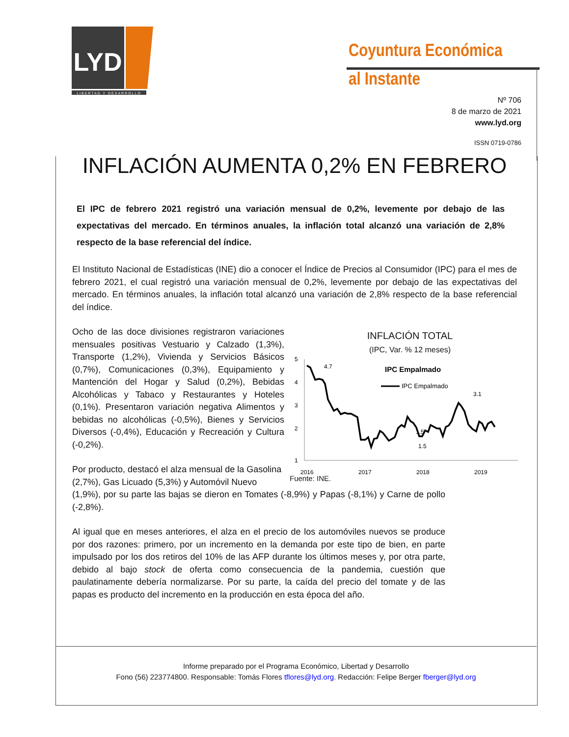LYD
LIBERTAD Y DESARROLLO
Coyuntura Económica
al Instante
Nº 706
8 de marzo de 2021
www.lyd.org
ISSN 0719-0786
INFLACIÓN AUMENTA 0,2% EN FEBRERO
El IPC de febrero 2021 registró una variación mensual de 0,2%, levemente por debajo de las expectativas del mercado. En términos anuales, la inflación total alcanzó una variación de 2,8% respecto de la base referencial del índice.
El Instituto Nacional de Estadísticas (INE) dio a conocer el Índice de Precios al Consumidor (IPC) para el mes de febrero 2021, el cual registró una variación mensual de 0,2%, levemente por debajo de las expectativas del mercado. En términos anuales, la inflación total alcanzó una variación de 2,8% respecto de la base referencial del índice.
Ocho de las doce divisiones registraron variaciones mensuales positivas Vestuario y Calzado (1,3%), Transporte (1,2%), Vivienda y Servicios Básicos (0,7%), Comunicaciones (0,3%), Equipamiento y Mantención del Hogar y Salud (0,2%), Bebidas Alcohólicas y Tabaco y Restaurantes y Hoteles (0,1%). Presentaron variación negativa Alimentos y bebidas no alcohólicas (-0,5%), Bienes y Servicios Diversos (-0,4%), Educación y Recreación y Cultura (-0,2%).
Por producto, destacó el alza mensual de la Gasolina
(2,7%), Gas Licuado (5,3%) y Automóvil Nuevo
(1,9%), por su parte las bajas se dieron en Tomates (-8,9%) y Papas (-8,1%) y Carne de pollo (-2,8%).
Al igual que en meses anteriores, el alza en el precio de los automóviles nuevos se produce por dos razones: primero, por un incremento en la demanda por este tipo de bien, en parte impulsado por los dos retiros del 10% de las AFP durante los últimos meses y, por otra parte, debido al bajo stock de oferta como consecuencia de la pandemia, cuestión que paulatinamente debería normalizarse. Por su parte, la caída del precio del tomate y de las papas es producto del incremento en la producción en esta época del año.
INFLACIÓN TOTAL
(IPC, Var. % 12 meses)
5
4
3
2
1
IPC Empalmado
IPC Empalmado
4.7
1.5
3.1
1.5
2016
2017
2018
2019
Fuente: INE.
Informe preparado por el Programa Económico, Libertad y Desarrollo
Fono (56) 223774800. Responsable: Tomás Flores tflores@lyd.org. Redacción: Felipe Berger fberger@lyd.org